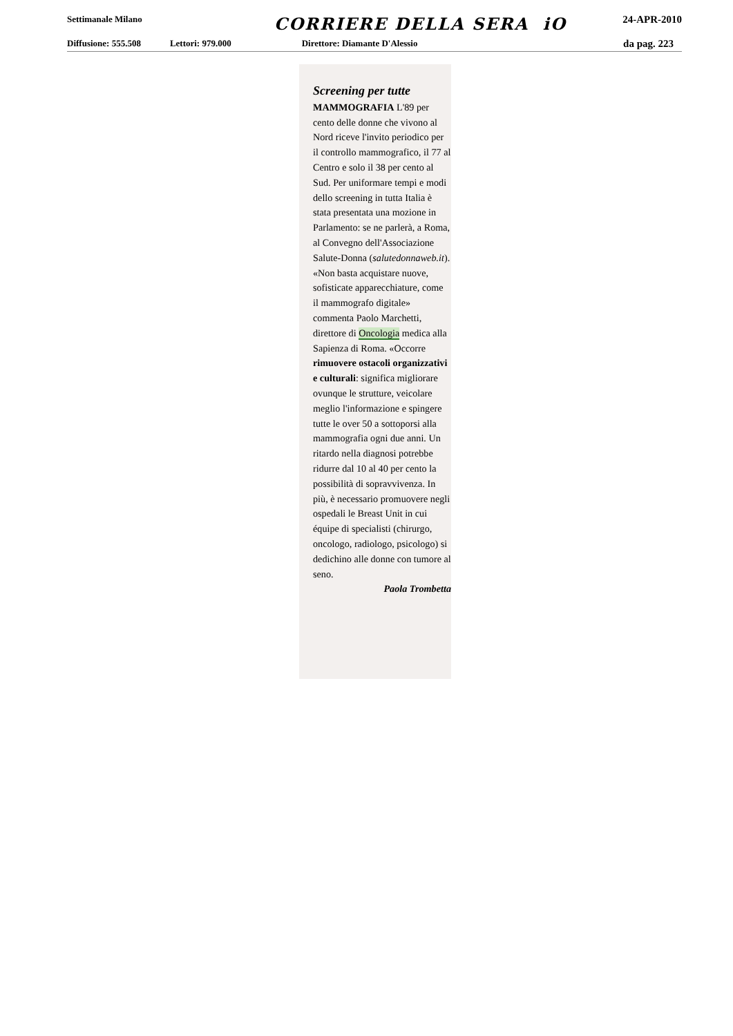Settimanale Milano CORRIERE DELLA SERA iO 24-APR-2010
Diffusione: 555.508 Lettori: 979.000 Direttore: Diamante D'Alessio da pag. 223
Screening per tutte
MAMMOGRAFIA L'89 per cento delle donne che vivono al Nord riceve l'invito periodico per il controllo mammografico, il 77 al Centro e solo il 38 per cento al Sud. Per uniformare tempi e modi dello screening in tutta Italia è stata presentata una mozione in Parlamento: se ne parlerà, a Roma, al Convegno dell'Associazione Salute-Donna (salutedonnaweb.it). «Non basta acquistare nuove, sofisticate apparecchiature, come il mammografo digitale» commenta Paolo Marchetti, direttore di Oncologia medica alla Sapienza di Roma. «Occorre rimuovere ostacoli organizzativi e culturali: significa migliorare ovunque le strutture, veicolare meglio l'informazione e spingere tutte le over 50 a sottoporsi alla mammografia ogni due anni. Un ritardo nella diagnosi potrebbe ridurre dal 10 al 40 per cento la possibilità di sopravvivenza. In più, è necessario promuovere negli ospedali le Breast Unit in cui équipe di specialisti (chirurgo, oncologo, radiologo, psicologo) si dedichino alle donne con tumore al seno.
Paola Trombetta